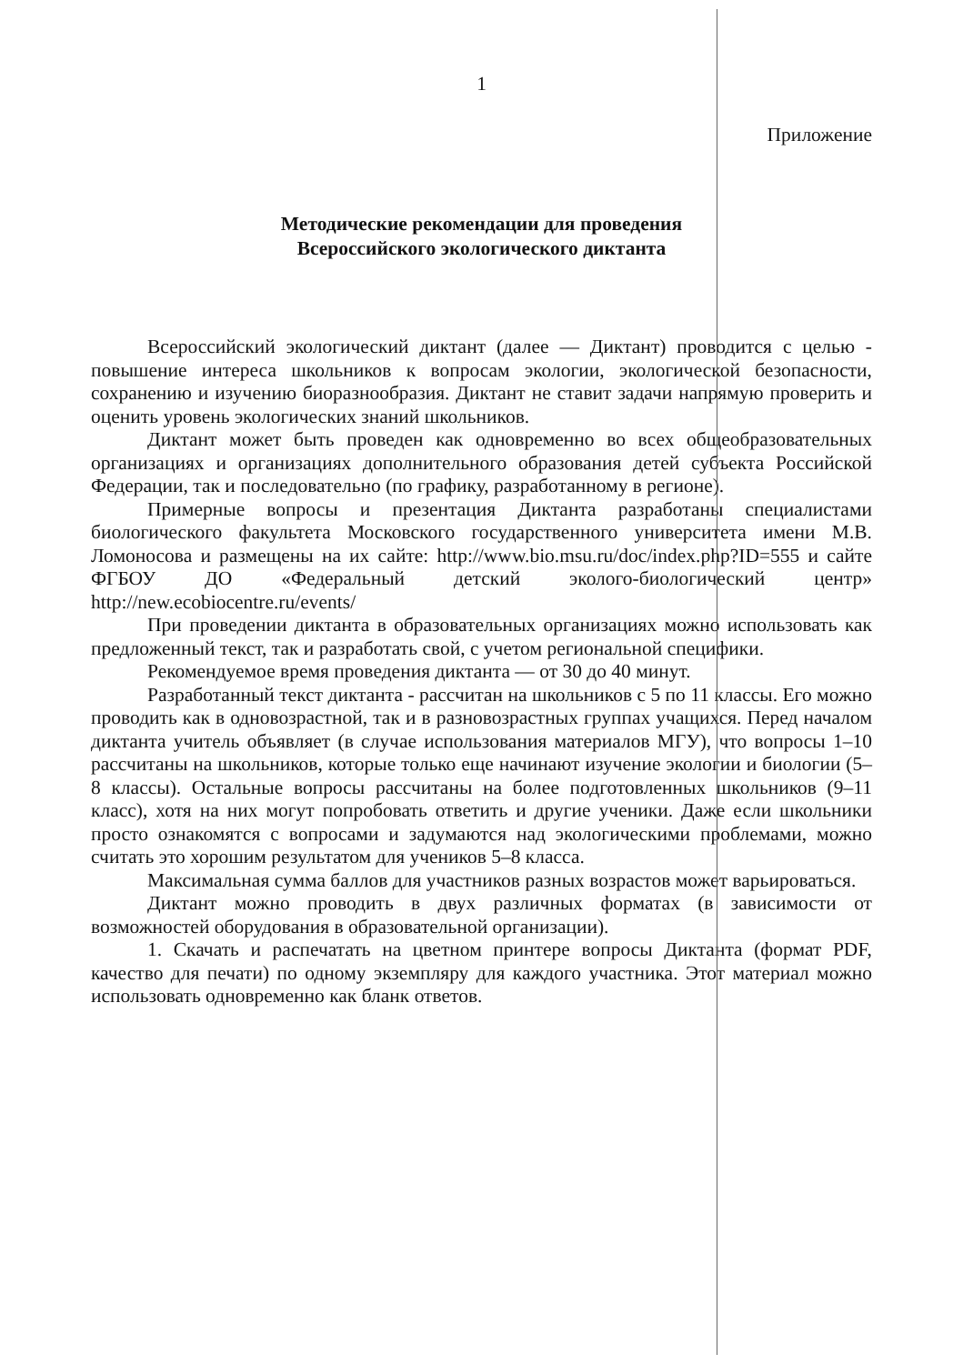1
Приложение
Методические рекомендации для проведения
Всероссийского экологического диктанта
Всероссийский экологический диктант (далее — Диктант) проводится с целью - повышение интереса школьников к вопросам экологии, экологической безопасности, сохранению и изучению биоразнообразия. Диктант не ставит задачи напрямую проверить и оценить уровень экологических знаний школьников.
Диктант может быть проведен как одновременно во всех общеобразовательных организациях и организациях дополнительного образования детей субъекта Российской Федерации, так и последовательно (по графику, разработанному в регионе).
Примерные вопросы и презентация Диктанта разработаны специалистами биологического факультета Московского государственного университета имени М.В. Ломоносова и размещены на их сайте: http://www.bio.msu.ru/doc/index.php?ID=555 и сайте ФГБОУ ДО «Федеральный детский эколого-биологический центр» http://new.ecobiocentre.ru/events/
При проведении диктанта в образовательных организациях можно использовать как предложенный текст, так и разработать свой, с учетом региональной специфики.
Рекомендуемое время проведения диктанта — от 30 до 40 минут.
Разработанный текст диктанта - рассчитан на школьников с 5 по 11 классы. Его можно проводить как в одновозрастной, так и в разновозрастных группах учащихся. Перед началом диктанта учитель объявляет (в случае использования материалов МГУ), что вопросы 1–10 рассчитаны на школьников, которые только еще начинают изучение экологии и биологии (5–8 классы). Остальные вопросы рассчитаны на более подготовленных школьников (9–11 класс), хотя на них могут попробовать ответить и другие ученики. Даже если школьники просто ознакомятся с вопросами и задумаются над экологическими проблемами, можно считать это хорошим результатом для учеников 5–8 класса.
Максимальная сумма баллов для участников разных возрастов может варьироваться.
Диктант можно проводить в двух различных форматах (в зависимости от возможностей оборудования в образовательной организации).
1. Скачать и распечатать на цветном принтере вопросы Диктанта (формат PDF, качество для печати) по одному экземпляру для каждого участника. Этот материал можно использовать одновременно как бланк ответов.